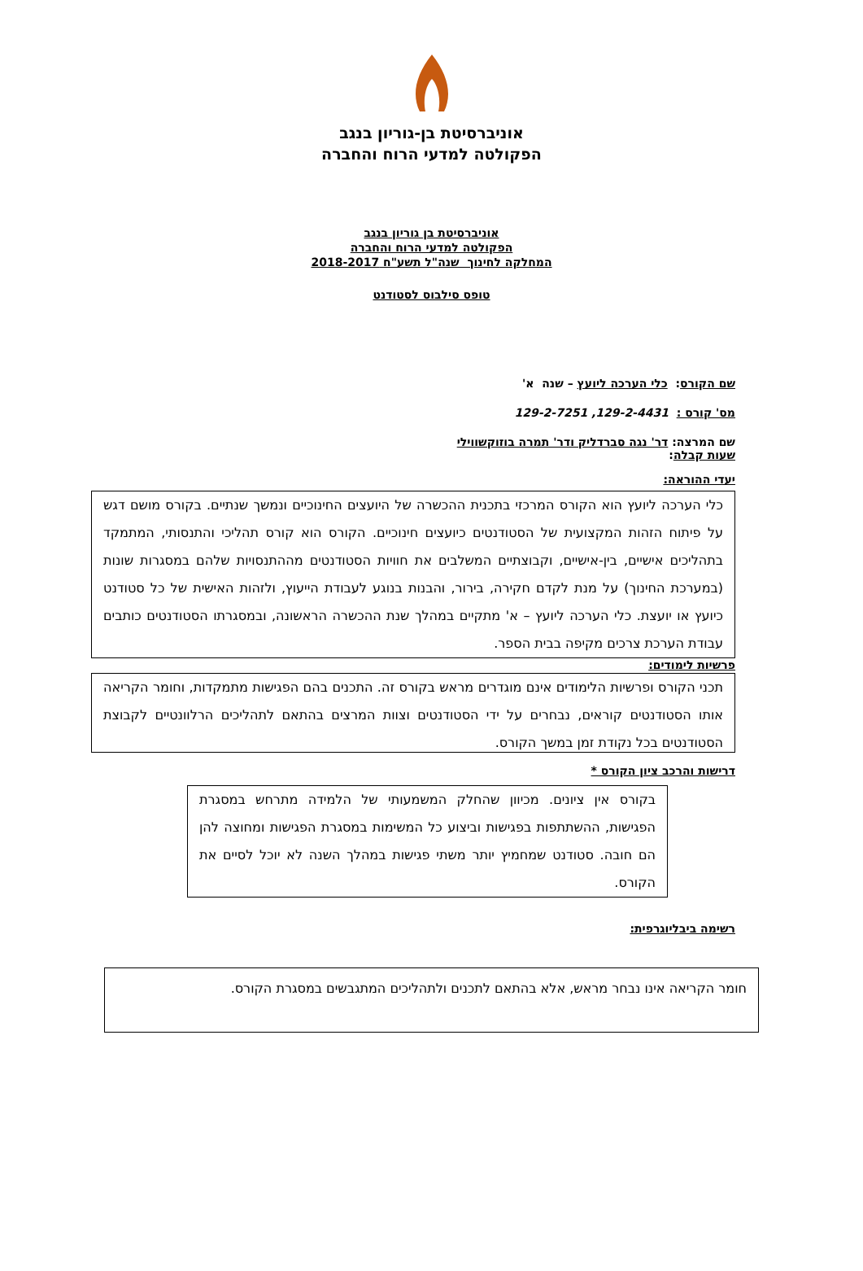אוניברסיטת בן-גוריון בנגב
הפקולטה למדעי הרוח והחברה
אוניברסיטת בן גוריון בנגב
הפקולטה למדעי הרוח והחברה
המחלקה לחינוך שנה"ל תשע"ח 2018-2017
טופס סילבוס לסטודנט
שם הקורס: כלי הערכה ליועץ – שנה א'
מס' קורס : 129-2-4431, 129-2-7251
שם המרצה: דר' נגה סברדליק ודר' תמרה בוזוקשווילי
שעות קבלה:
יעדי ההוראה:
כלי הערכה ליועץ הוא הקורס המרכזי בתכנית ההכשרה של היועצים החינוכיים ונמשך שנתיים. בקורס מושם דגש על פיתוח הזהות המקצועית של הסטודנטים כיועצים חינוכיים. הקורס הוא קורס תהליכי והתנסותי, המתמקד בתהליכים אישיים, בין-אישיים, וקבוצתיים המשלבים את חוויות הסטודנטים מההתנסויות שלהם במסגרות שונות (במערכת החינוך) על מנת לקדם חקירה, בירור, והבנות בנוגע לעבודת הייעוץ, ולזהות האישית של כל סטודנט כיועץ או יועצת. כלי הערכה ליועץ – א' מתקיים במהלך שנת ההכשרה הראשונה, ובמסגרתו הסטודנטים כותבים עבודת הערכת צרכים מקיפה בבית הספר.
פרשיות לימודים:
תכני הקורס ופרשיות הלימודים אינם מוגדרים מראש בקורס זה. התכנים בהם הפגישות מתמקדות, וחומר הקריאה אותו הסטודנטים קוראים, נבחרים על ידי הסטודנטים וצוות המרצים בהתאם לתהליכים הרלוונטיים לקבוצת הסטודנטים בכל נקודת זמן במשך הקורס.
דרישות והרכב ציון הקורס *
בקורס אין ציונים. מכיוון שהחלק המשמעותי של הלמידה מתרחש במסגרת הפגישות, ההשתתפות בפגישות וביצוע כל המשימות במסגרת הפגישות ומחוצה להן הם חובה. סטודנט שמחמיץ יותר משתי פגישות במהלך השנה לא יוכל לסיים את הקורס.
רשימה ביבליוגרפית:
חומר הקריאה אינו נבחר מראש, אלא בהתאם לתכנים ולתהליכים המתגבשים במסגרת הקורס.